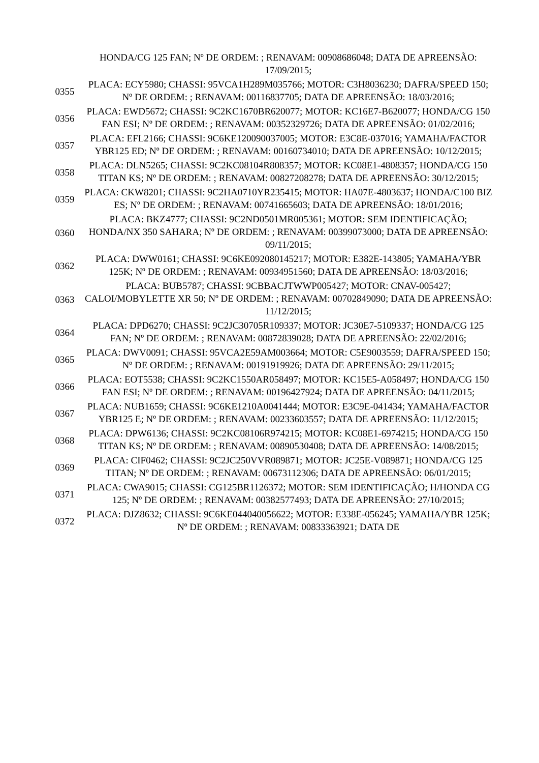| | HONDA/CG 125 FAN; Nº DE ORDEM: ; RENAVAM: 00908686048; DATA DE APREENSÃO: 17/09/2015; |
| 0355 | PLACA: ECY5980; CHASSI: 95VCA1H289M035766; MOTOR: C3H8036230; DAFRA/SPEED 150; Nº DE ORDEM: ; RENAVAM: 00116837705; DATA DE APREENSÃO: 18/03/2016; |
| 0356 | PLACA: EWD5672; CHASSI: 9C2KC1670BR620077; MOTOR: KC16E7-B620077; HONDA/CG 150 FAN ESI; Nº DE ORDEM: ; RENAVAM: 00352329726; DATA DE APREENSÃO: 01/02/2016; |
| 0357 | PLACA: EFL2166; CHASSI: 9C6KE120090037005; MOTOR: E3C8E-037016; YAMAHA/FACTOR YBR125 ED; Nº DE ORDEM: ; RENAVAM: 00160734010; DATA DE APREENSÃO: 10/12/2015; |
| 0358 | PLACA: DLN5265; CHASSI: 9C2KC08104R808357; MOTOR: KC08E1-4808357; HONDA/CG 150 TITAN KS; Nº DE ORDEM: ; RENAVAM: 00827208278; DATA DE APREENSÃO: 30/12/2015; |
| 0359 | PLACA: CKW8201; CHASSI: 9C2HA0710YR235415; MOTOR: HA07E-4803637; HONDA/C100 BIZ ES; Nº DE ORDEM: ; RENAVAM: 00741665603; DATA DE APREENSÃO: 18/01/2016; |
| 0360 | PLACA: BKZ4777; CHASSI: 9C2ND0501MR005361; MOTOR: SEM IDENTIFICAÇÃO; HONDA/NX 350 SAHARA; Nº DE ORDEM: ; RENAVAM: 00399073000; DATA DE APREENSÃO: 09/11/2015; |
| 0362 | PLACA: DWW0161; CHASSI: 9C6KE092080145217; MOTOR: E382E-143805; YAMAHA/YBR 125K; Nº DE ORDEM: ; RENAVAM: 00934951560; DATA DE APREENSÃO: 18/03/2016; |
| 0363 | PLACA: BUB5787; CHASSI: 9CBBACJTWWP005427; MOTOR: CNAV-005427; CALOI/MOBYLETTE XR 50; Nº DE ORDEM: ; RENAVAM: 00702849090; DATA DE APREENSÃO: 11/12/2015; |
| 0364 | PLACA: DPD6270; CHASSI: 9C2JC30705R109337; MOTOR: JC30E7-5109337; HONDA/CG 125 FAN; Nº DE ORDEM: ; RENAVAM: 00872839028; DATA DE APREENSÃO: 22/02/2016; |
| 0365 | PLACA: DWV0091; CHASSI: 95VCA2E59AM003664; MOTOR: C5E9003559; DAFRA/SPEED 150; Nº DE ORDEM: ; RENAVAM: 00191919926; DATA DE APREENSÃO: 29/11/2015; |
| 0366 | PLACA: EOT5538; CHASSI: 9C2KC1550AR058497; MOTOR: KC15E5-A058497; HONDA/CG 150 FAN ESI; Nº DE ORDEM: ; RENAVAM: 00196427924; DATA DE APREENSÃO: 04/11/2015; |
| 0367 | PLACA: NUB1659; CHASSI: 9C6KE1210A0041444; MOTOR: E3C9E-041434; YAMAHA/FACTOR YBR125 E; Nº DE ORDEM: ; RENAVAM: 00233603557; DATA DE APREENSÃO: 11/12/2015; |
| 0368 | PLACA: DPW6136; CHASSI: 9C2KC08106R974215; MOTOR: KC08E1-6974215; HONDA/CG 150 TITAN KS; Nº DE ORDEM: ; RENAVAM: 00890530408; DATA DE APREENSÃO: 14/08/2015; |
| 0369 | PLACA: CIF0462; CHASSI: 9C2JC250VVR089871; MOTOR: JC25E-V089871; HONDA/CG 125 TITAN; Nº DE ORDEM: ; RENAVAM: 00673112306; DATA DE APREENSÃO: 06/01/2015; |
| 0371 | PLACA: CWA9015; CHASSI: CG125BR1126372; MOTOR: SEM IDENTIFICAÇÃO; H/HONDA CG 125; Nº DE ORDEM: ; RENAVAM: 00382577493; DATA DE APREENSÃO: 27/10/2015; |
| 0372 | PLACA: DJZ8632; CHASSI: 9C6KE044040056622; MOTOR: E338E-056245; YAMAHA/YBR 125K; Nº DE ORDEM: ; RENAVAM: 00833363921; DATA DE |